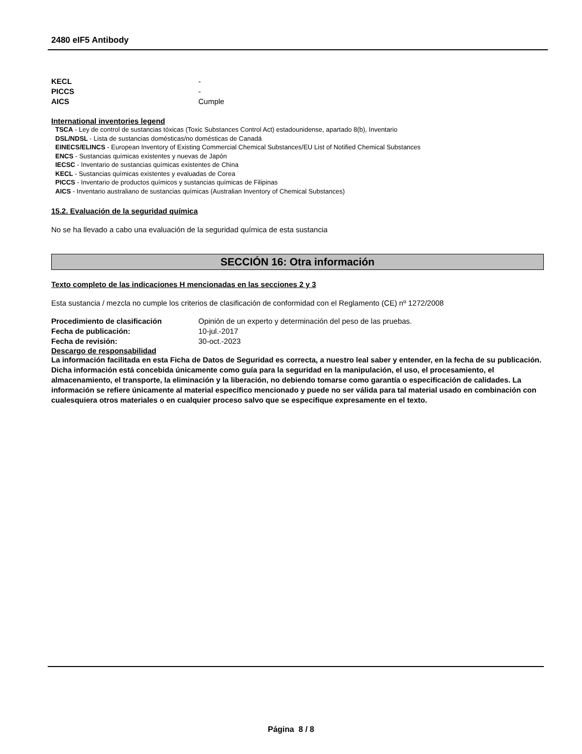2480 eIF5 Antibody
KECL -
PICCS -
AICS Cumple
International inventories legend
TSCA - Ley de control de sustancias tóxicas (Toxic Substances Control Act) estadounidense, apartado 8(b), Inventario
DSL/NDSL - Lista de sustancias domésticas/no domésticas de Canadá
EINECS/ELINCS - European Inventory of Existing Commercial Chemical Substances/EU List of Notified Chemical Substances
ENCS - Sustancias químicas existentes y nuevas de Japón
IECSC - Inventario de sustancias químicas existentes de China
KECL - Sustancias químicas existentes y evaluadas de Corea
PICCS - Inventario de productos químicos y sustancias químicas de Filipinas
AICS - Inventario australiano de sustancias químicas (Australian Inventory of Chemical Substances)
15.2. Evaluación de la seguridad química
No se ha llevado a cabo una evaluación de la seguridad química de esta sustancia
SECCIÓN 16: Otra información
Texto completo de las indicaciones H mencionadas en las secciones 2 y 3
Esta sustancia / mezcla no cumple los criterios de clasificación de conformidad con el Reglamento (CE) nº 1272/2008
Procedimiento de clasificación Opinión de un experto y determinación del peso de las pruebas.
Fecha de publicación: 10-jul.-2017
Fecha de revisión: 30-oct.-2023
Descargo de responsabilidad
La información facilitada en esta Ficha de Datos de Seguridad es correcta, a nuestro leal saber y entender, en la fecha de su publicación. Dicha información está concebida únicamente como guía para la seguridad en la manipulación, el uso, el procesamiento, el almacenamiento, el transporte, la eliminación y la liberación, no debiendo tomarse como garantía o especificación de calidades. La información se refiere únicamente al material específico mencionado y puede no ser válida para tal material usado en combinación con cualesquiera otros materiales o en cualquier proceso salvo que se especifique expresamente en el texto.
Página 8 / 8